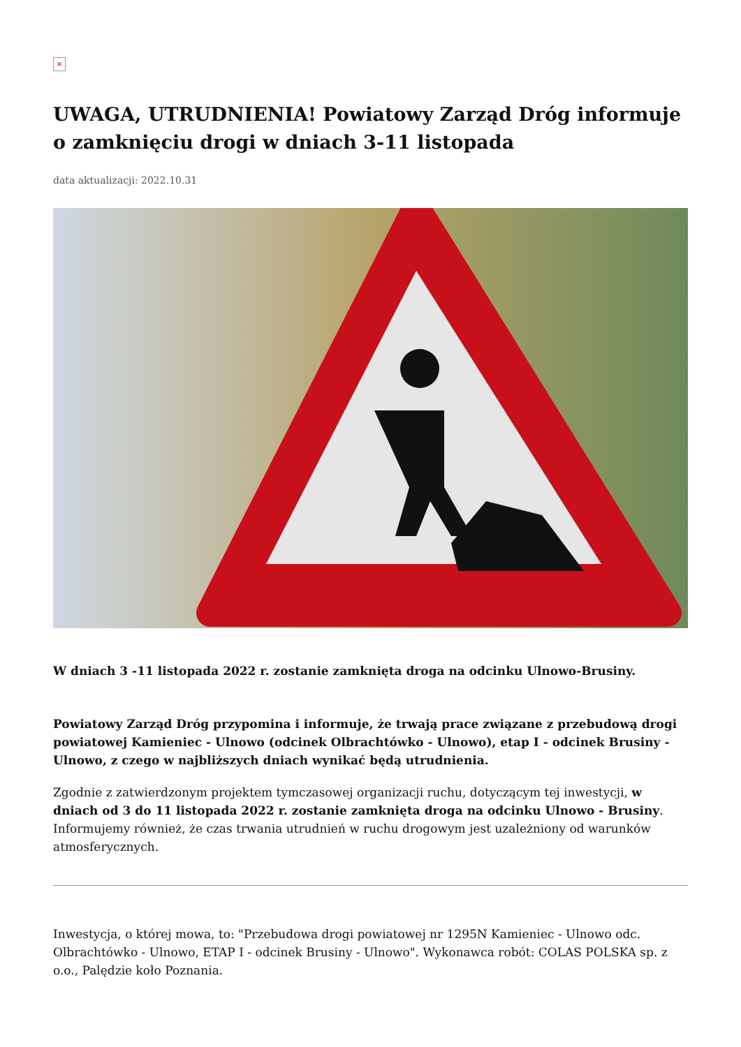×
UWAGA, UTRUDNIENIA! Powiatowy Zarząd Dróg informuje o zamknięciu drogi w dniach 3-11 listopada
data aktualizacji: 2022.10.31
W dniach 3 -11 listopada 2022 r. zostanie zamknięta droga na odcinku Ulnowo-Brusiny.
Powiatowy Zarząd Dróg przypomina i informuje, że trwają prace związane z przebudową drogi powiatowej Kamieniec - Ulnowo (odcinek Olbrachtówko - Ulnowo), etap I - odcinek Brusiny - Ulnowo, z czego w najbliższych dniach wynikać będą utrudnienia.
Zgodnie z zatwierdzonym projektem tymczasowej organizacji ruchu, dotyczącym tej inwestycji, w dniach od 3 do 11 listopada 2022 r. zostanie zamknięta droga na odcinku Ulnowo - Brusiny. Informujemy również, że czas trwania utrudnień w ruchu drogowym jest uzależniony od warunków atmosferycznych.
Inwestycja, o której mowa, to: "Przebudowa drogi powiatowej nr 1295N Kamieniec - Ulnowo odc. Olbrachtówko - Ulnowo, ETAP I - odcinek Brusiny - Ulnowo". Wykonawca robót: COLAS POLSKA sp. z o.o., Palędzie koło Poznania.